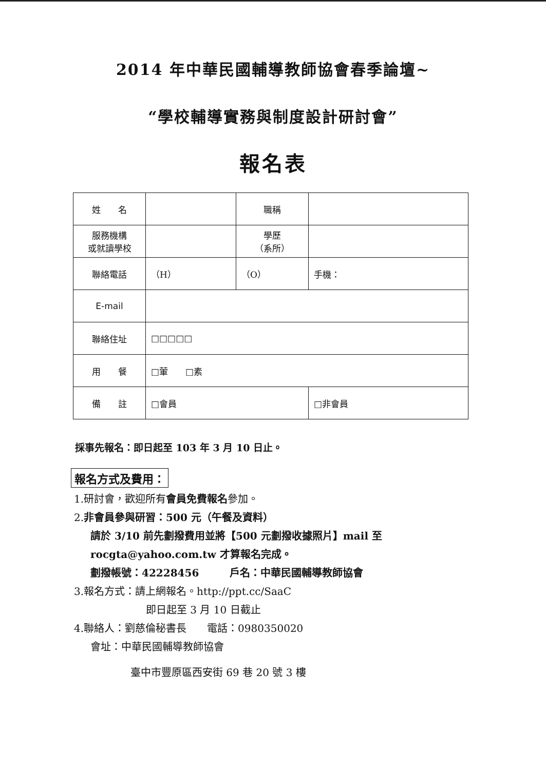2014 年中華民國輔導教師協會春季論壇~
“學校輔導實務與制度設計研討會”
報名表
| 姓 名 | | 職稱 | | |
| 服務機構 或就讀學校 | | 學歷 （系所） | | |
| 聯絡電話 | （H） | （O） | | 手機： |
| E-mail | | | | |
| 聯絡住址 | □□□□□ | | | |
| 用 餐 | □葷 □素 | | | |
| 備 註 | □會員 | | □非會員 | |
採事先報名：即日起至 103 年 3 月 10 日止。
報名方式及費用：
1.研討會，歡迎所有會員免費報名參加。
2.非會員參與研習：500 元（午餐及資料）
請於 3/10 前先劃撥費用並將【500 元劃撥收據照片】mail 至
rocgta@yahoo.com.tw 才算報名完成。
劃撥帳號：42228456　　　戶名：中華民國輔導教師協會
3.報名方式：請上網報名。http://ppt.cc/SaaC
即日起至 3 月 10 日截止
4.聯絡人：劉慈倫秘書長　　電話：0980350020
會址：中華民國輔導教師協會
臺中市豐原區西安街 69 巷 20 號 3 樓